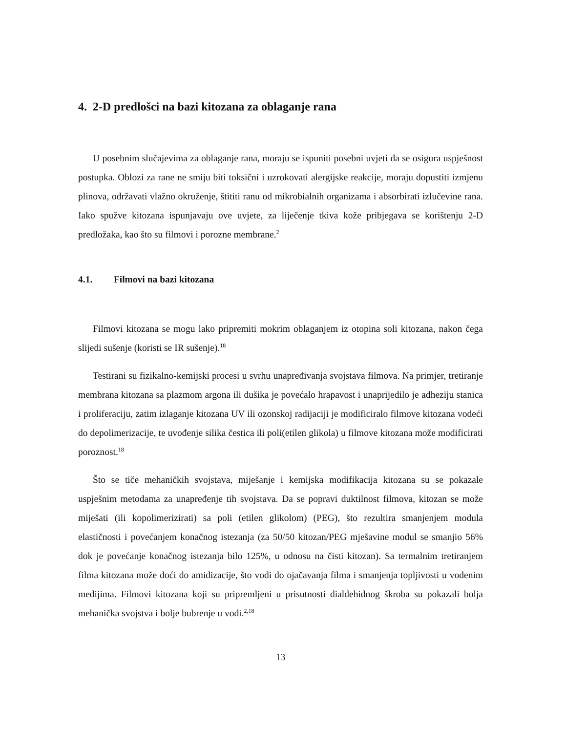4. 2-D predlošci na bazi kitozana za oblaganje rana
U posebnim slučajevima za oblaganje rana, moraju se ispuniti posebni uvjeti da se osigura uspješnost postupka. Oblozi za rane ne smiju biti toksični i uzrokovati alergijske reakcije, moraju dopustiti izmjenu plinova, održavati vlažno okruženje, štititi ranu od mikrobialnih organizama i absorbirati izlučevine rana. Iako spužve kitozana ispunjavaju ove uvjete, za liječenje tkiva kože pribjegava se korištenju 2-D predložaka, kao što su filmovi i porozne membrane.<sup>2</sup>
4.1. Filmovi na bazi kitozana
Filmovi kitozana se mogu lako pripremiti mokrim oblaganjem iz otopina soli kitozana, nakon čega slijedi sušenje (koristi se IR sušenje).<sup>18</sup>
Testirani su fizikalno-kemijski procesi u svrhu unapređivanja svojstava filmova. Na primjer, tretiranje membrana kitozana sa plazmom argona ili dušika je povećalo hrapavost i unaprijedilo je adheziju stanica i proliferaciju, zatim izlaganje kitozana UV ili ozonskoj radijaciji je modificiralo filmove kitozana vodeći do depolimerizacije, te uvođenje silika čestica ili poli(etilen glikola) u filmove kitozana može modificirati poroznost.<sup>18</sup>
Što se tiče mehaničkih svojstava, miješanje i kemijska modifikacija kitozana su se pokazale uspješnim metodama za unapređenje tih svojstava. Da se popravi duktilnost filmova, kitozan se može miješati (ili kopolimerizirati) sa poli (etilen glikolom) (PEG), što rezultira smanjenjem modula elastičnosti i povećanjem konačnog istezanja (za 50/50 kitozan/PEG mješavine modul se smanjio 56% dok je povećanje konačnog istezanja bilo 125%, u odnosu na čisti kitozan). Sa termalnim tretiranjem filma kitozana može doći do amidizacije, što vodi do ojačavanja filma i smanjenja topljivosti u vodenim medijima. Filmovi kitozana koji su pripremljeni u prisutnosti dialdehidnog škroba su pokazali bolja mehanička svojstva i bolje bubrenje u vodi.<sup>2,18</sup>
13